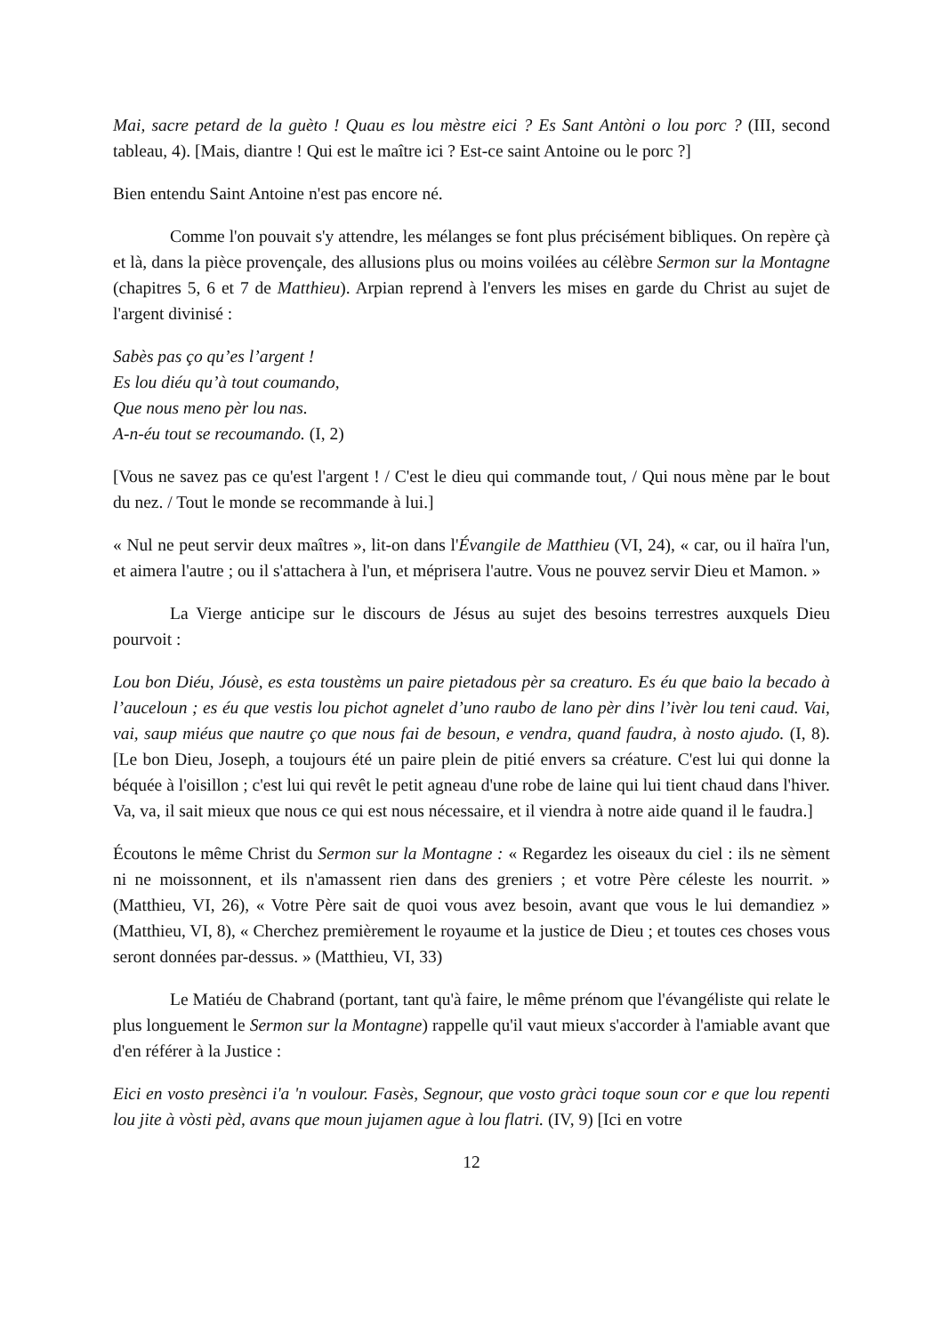Mai, sacre petard de la guèto ! Quau es lou mèstre eici ? Es Sant Antòni o lou porc ? (III, second tableau, 4). [Mais, diantre ! Qui est le maître ici ? Est-ce saint Antoine ou le porc ?]
Bien entendu Saint Antoine n'est pas encore né.
Comme l'on pouvait s'y attendre, les mélanges se font plus précisément bibliques. On repère çà et là, dans la pièce provençale, des allusions plus ou moins voilées au célèbre Sermon sur la Montagne (chapitres 5, 6 et 7 de Matthieu). Arpian reprend à l'envers les mises en garde du Christ au sujet de l'argent divinisé :
Sabès pas ço qu’es l’argent !
Es lou diéu qu’à tout coumando,
Que nous meno pèr lou nas.
A-n-éu tout se recoumando. (I, 2)
[Vous ne savez pas ce qu'est l'argent ! / C'est le dieu qui commande tout, / Qui nous mène par le bout du nez. / Tout le monde se recommande à lui.]
« Nul ne peut servir deux maîtres », lit-on dans l'Évangile de Matthieu (VI, 24), « car, ou il haïra l'un, et aimera l'autre ; ou il s'attachera à l'un, et méprisera l'autre. Vous ne pouvez servir Dieu et Mamon. »
La Vierge anticipe sur le discours de Jésus au sujet des besoins terrestres auxquels Dieu pourvoit :
Lou bon Diéu, Jóusè, es esta toustèms un paire pietadous pèr sa creaturo. Es éu que baio la becado à l’auceloun ; es éu que vestis lou pichot agnelet d’uno raubo de lano pèr dins l’ivèr lou teni caud. Vai, vai, saup miéus que nautre ço que nous fai de besoun, e vendra, quand faudra, à nosto ajudo. (I, 8). [Le bon Dieu, Joseph, a toujours été un paire plein de pitié envers sa créature. C'est lui qui donne la béquée à l'oisillon ; c'est lui qui revêt le petit agneau d'une robe de laine qui lui tient chaud dans l'hiver. Va, va, il sait mieux que nous ce qui est nous nécessaire, et il viendra à notre aide quand il le faudra.]
Écoutons le même Christ du Sermon sur la Montagne : « Regardez les oiseaux du ciel : ils ne sèment ni ne moissonnent, et ils n'amassent rien dans des greniers ; et votre Père céleste les nourrit. » (Matthieu, VI, 26), « Votre Père sait de quoi vous avez besoin, avant que vous le lui demandiez » (Matthieu, VI, 8), « Cherchez premièrement le royaume et la justice de Dieu ; et toutes ces choses vous seront données par-dessus. » (Matthieu, VI, 33)
Le Matiéu de Chabrand (portant, tant qu'à faire, le même prénom que l'évangéliste qui relate le plus longuement le Sermon sur la Montagne) rappelle qu'il vaut mieux s'accorder à l'amiable avant que d'en référer à la Justice :
Eici en vosto presènci i'a 'n voulour. Fasès, Segnour, que vosto gràci toque soun cor e que lou repenti lou jite à vòsti pèd, avans que moun jujamen ague à lou flatri. (IV, 9) [Ici en votre
12